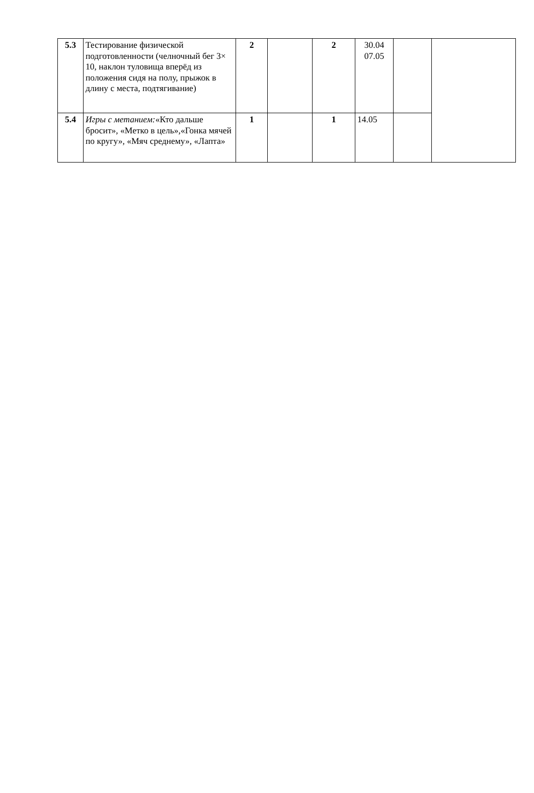| 5.3 | Тестирование физической подготовленности (челночный бег 3× 10, наклон туловища вперёд из положения сидя на полу, прыжок в длину с места, подтягивание) | 2 | | 2 | 30.04 07.05 | | |
| 5.4 | Игры с метанием: «Кто дальше бросит», «Метко в цель»,«Гонка мячей по кругу», «Мяч среднему», «Лапта» | 1 | | 1 | 14.05 | | |